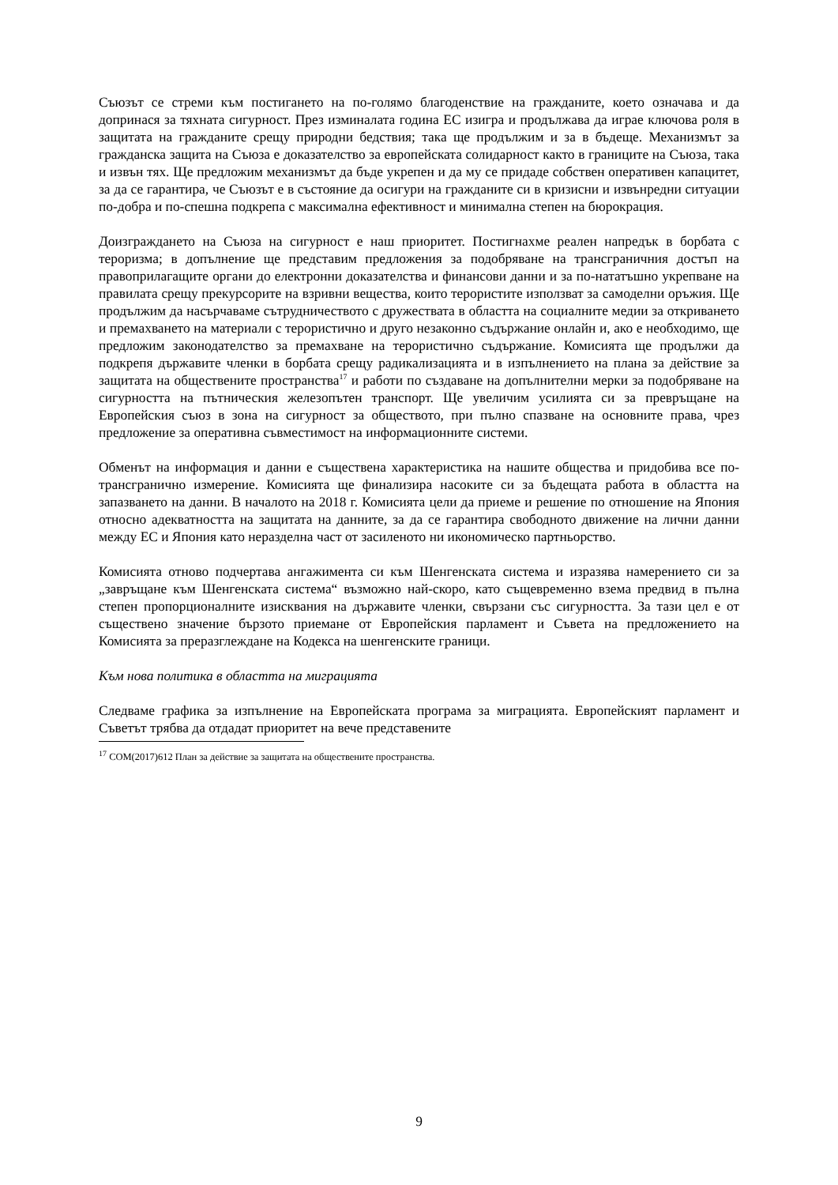Съюзът се стреми към постигането на по-голямо благоденствие на гражданите, което означава и да допринася за тяхната сигурност. През изминалата година ЕС изигра и продължава да играе ключова роля в защитата на гражданите срещу природни бедствия; така ще продължим и за в бъдеще. Механизмът за гражданска защита на Съюза е доказателство за европейската солидарност както в границите на Съюза, така и извън тях. Ще предложим механизмът да бъде укрепен и да му се придаде собствен оперативен капацитет, за да се гарантира, че Съюзът е в състояние да осигури на гражданите си в кризисни и извънредни ситуации по-добра и по-спешна подкрепа с максимална ефективност и минимална степен на бюрокрация.
Доизграждането на Съюза на сигурност е наш приоритет. Постигнахме реален напредък в борбата с тероризма; в допълнение ще представим предложения за подобряване на трансграничния достъп на правоприлагащите органи до електронни доказателства и финансови данни и за по-нататъшно укрепване на правилата срещу прекурсорите на взривни вещества, които терористите използват за самоделни оръжия. Ще продължим да насърчаваме сътрудничеството с дружествата в областта на социалните медии за откриването и премахването на материали с терористично и друго незаконно съдържание онлайн и, ако е необходимо, ще предложим законодателство за премахване на терористично съдържание. Комисията ще продължи да подкрепя държавите членки в борбата срещу радикализацията и в изпълнението на плана за действие за защитата на обществените пространства<sup>17</sup> и работи по създаване на допълнителни мерки за подобряване на сигурността на пътническия железопътен транспорт. Ще увеличим усилията си за превръщане на Европейския съюз в зона на сигурност за обществото, при пълно спазване на основните права, чрез предложение за оперативна съвместимост на информационните системи.
Обменът на информация и данни е съществена характеристика на нашите общества и придобива все по-трансгранично измерение. Комисията ще финализира насоките си за бъдещата работа в областта на запазването на данни. В началото на 2018 г. Комисията цели да приеме и решение по отношение на Япония относно адекватността на защитата на данните, за да се гарантира свободното движение на лични данни между ЕС и Япония като неразделна част от засиленото ни икономическо партньорство.
Комисията отново подчертава ангажимента си към Шенгенската система и изразява намерението си за „завръщане към Шенгенската система“ възможно най-скоро, като същевременно взема предвид в пълна степен пропорционалните изисквания на държавите членки, свързани със сигурността. За тази цел е от съществено значение бързото приемане от Европейския парламент и Съвета на предложението на Комисията за преразглеждане на Кодекса на шенгенските граници.
Към нова политика в областта на миграцията
Следваме графика за изпълнение на Европейската програма за миграцията. Европейският парламент и Съветът трябва да отдадат приоритет на вече представените
<sup>17</sup> COM(2017)612 План за действие за защитата на обществените пространства.
9